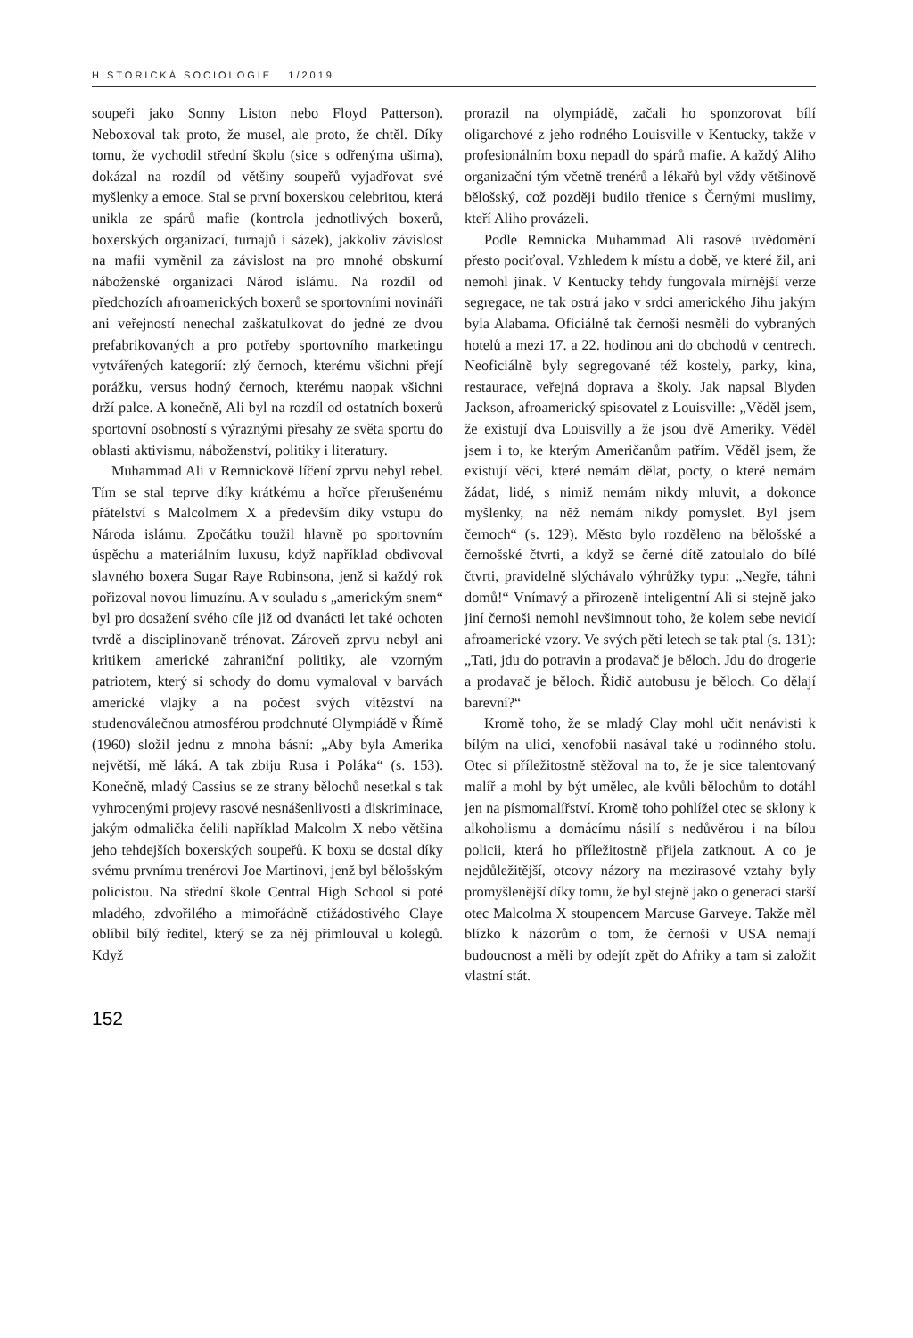HISTORICKÁ SOCIOLOGIE 1/2019
soupeři jako Sonny Liston nebo Floyd Patterson). Neboxoval tak proto, že musel, ale proto, že chtěl. Díky tomu, že vychodil střední školu (sice s odřenýma ušima), dokázal na rozdíl od většiny soupeřů vyjadřovat své myšlenky a emoce. Stal se první boxerskou celebritou, která unikla ze spárů mafie (kontrola jednotlivých boxerů, boxerských organizací, turnajů i sázek), jakkoliv závislost na mafii vyměnil za závislost na pro mnohé obskurní náboženské organizaci Národ islámu. Na rozdíl od předchozích afroamerických boxerů se sportovními novináři ani veřejností nenechal zaškatulkovat do jedné ze dvou prefabrikovaných a pro potřeby sportovního marketingu vytvářených kategorií: zlý černoch, kterému všichni přejí porážku, versus hodný černoch, kterému naopak všichni drží palce. A konečně, Ali byl na rozdíl od ostatních boxerů sportovní osobností s výraznými přesahy ze světa sportu do oblasti aktivismu, náboženství, politiky i literatury.
Muhammad Ali v Remnickově líčení zprvu nebyl rebel. Tím se stal teprve díky krátkému a hořce přerušenému přátelství s Malcolmem X a především díky vstupu do Národa islámu. Zpočátku toužil hlavně po sportovním úspěchu a materiálním luxusu, když například obdivoval slavného boxera Sugar Raye Robinsona, jenž si každý rok pořizoval novou limuzínu. A v souladu s „americkým snem“ byl pro dosažení svého cíle již od dvanácti let také ochoten tvrdě a disciplinovaně trénovat. Zároveň zprvu nebyl ani kritikem americké zahraniční politiky, ale vzorným patriotem, který si schody do domu vymaloval v barvách americké vlajky a na počest svých vítězství na studenoválečnou atmosférou prodchnuté Olympiádě v Římě (1960) složil jednu z mnoha básní: „Aby byla Amerika největší, mě láká. A tak zbiju Rusa i Poláka“ (s. 153). Konečně, mladý Cassius se ze strany bělochů nesetkal s tak vyhrocenými projevy rasové nesnášenlivosti a diskriminace, jakým odmalička čelili například Malcolm X nebo většina jeho tehdejších boxerských soupeřů. K boxu se dostal díky svému prvnímu trenérovi Joe Martinovi, jenž byl bělošským policistou. Na střední škole Central High School si poté mladého, zdvořilého a mimořádně ctižádostivého Claye oblíbil bílý ředitel, který se za něj přimlouval u kolegů. Když
prorazil na olympiádě, začali ho sponzorovat bílí oligarchové z jeho rodného Louisville v Kentucky, takže v profesionálním boxu nepadl do spárů mafie. A každý Aliho organizační tým včetně trenérů a lékařů byl vždy většinově bělošský, což později budilo třenice s Černými muslimy, kteří Aliho provázeli.
Podle Remnicka Muhammad Ali rasové uvědomění přesto pociťoval. Vzhledem k místu a době, ve které žil, ani nemohl jinak. V Kentucky tehdy fungovala mírnější verze segregace, ne tak ostrá jako v srdci amerického Jihu jakým byla Alabama. Oficiálně tak černoši nesměli do vybraných hotelů a mezi 17. a 22. hodinou ani do obchodů v centrech. Neoficiálně byly segregované též kostely, parky, kina, restaurace, veřejná doprava a školy. Jak napsal Blyden Jackson, afroamerický spisovatel z Louisville: „Věděl jsem, že existují dva Louisvilly a že jsou dvě Ameriky. Věděl jsem i to, ke kterým Američanům patřím. Věděl jsem, že existují věci, které nemám dělat, pocty, o které nemám žádat, lidé, s nimiž nemám nikdy mluvit, a dokonce myšlenky, na něž nemám nikdy pomyslet. Byl jsem černoch“ (s. 129). Město bylo rozděleno na bělošské a černošské čtvrti, a když se černé dítě zatoulalo do bílé čtvrti, pravidelně slýchávalo výhrůžky typu: „Negře, táhni domů!“ Vnímavý a přirozeně inteligentní Ali si stejně jako jiní černoši nemohl nevšimnout toho, že kolem sebe nevidí afroamerické vzory. Ve svých pěti letech se tak ptal (s. 131): „Tati, jdu do potravin a prodavač je běloch. Jdu do drogerie a prodavač je běloch. Řidič autobusu je běloch. Co dělají barevní?“
Kromě toho, že se mladý Clay mohl učit nenávisti k bílým na ulici, xenofobii nasával také u rodinného stolu. Otec si příležitostně stěžoval na to, že je sice talentovaný malíř a mohl by být umělec, ale kvůli bělochům to dotáhl jen na písmomalířství. Kromě toho pohlížel otec se sklony k alkoholismu a domácímu násilí s nedůvěrou i na bílou policii, která ho příležitostně přijela zatknout. A co je nejdůležitější, otcovy názory na mezirasové vztahy byly promyšlenější díky tomu, že byl stejně jako o generaci starší otec Malcolma X stoupencem Marcuse Garveye. Takže měl blízko k názorům o tom, že černoši v USA nemají budoucnost a měli by odejít zpět do Afriky a tam si založit vlastní stát.
152